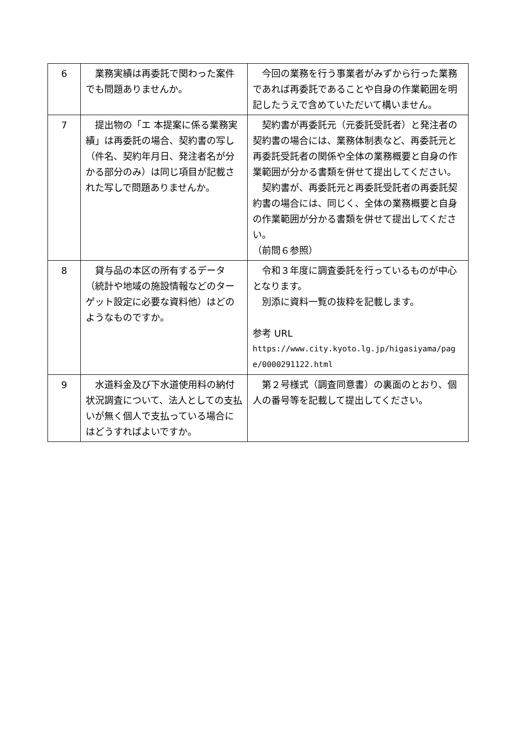| 6 | 業務実績は再委託で関わった案件でも問題ありませんか。 | 今回の業務を行う事業者がみずから行った業務であれば再委託であることや自身の作業範囲を明記したうえで含めていただいて構いません。 |
| 7 | 提出物の「エ 本提案に係る業務実績」は再委託の場合、契約書の写し（件名、契約年月日、発注者名が分 かる部分のみ）は同じ項目が記載された写しで問題ありませんか。 | 契約書が再委託元（元委託受託者）と発注者の契約書の場合には、業務体制表など、再委託元と再委託受託者の関係や全体の業務概要と自身の作業範囲が分かる書類を併せて提出してください。 契約書が、再委託元と再委託受託者の再委託契約書の場合には、同じく、全体の業務概要と自身の作業範囲が分かる書類を併せて提出してください。 （前問６参照） |
| 8 | 貸与品の本区の所有するデータ（統計や地域の施設情報などのターゲット設定に必要な資料他）はどのようなものですか。 | 令和３年度に調査委託を行っているものが中心となります。 別添に資料一覧の抜粋を記載します。 参考 URL https://www.city.kyoto.lg.jp/higasiyama/page/0000291122.html |
| 9 | 水道料金及び下水道使用料の納付状況調査について、法人としての支払いが無く個人で支払っている場合にはどうすればよいですか。 | 第２号様式（調査同意書）の裏面のとおり、個人の番号等を記載して提出してください。 |